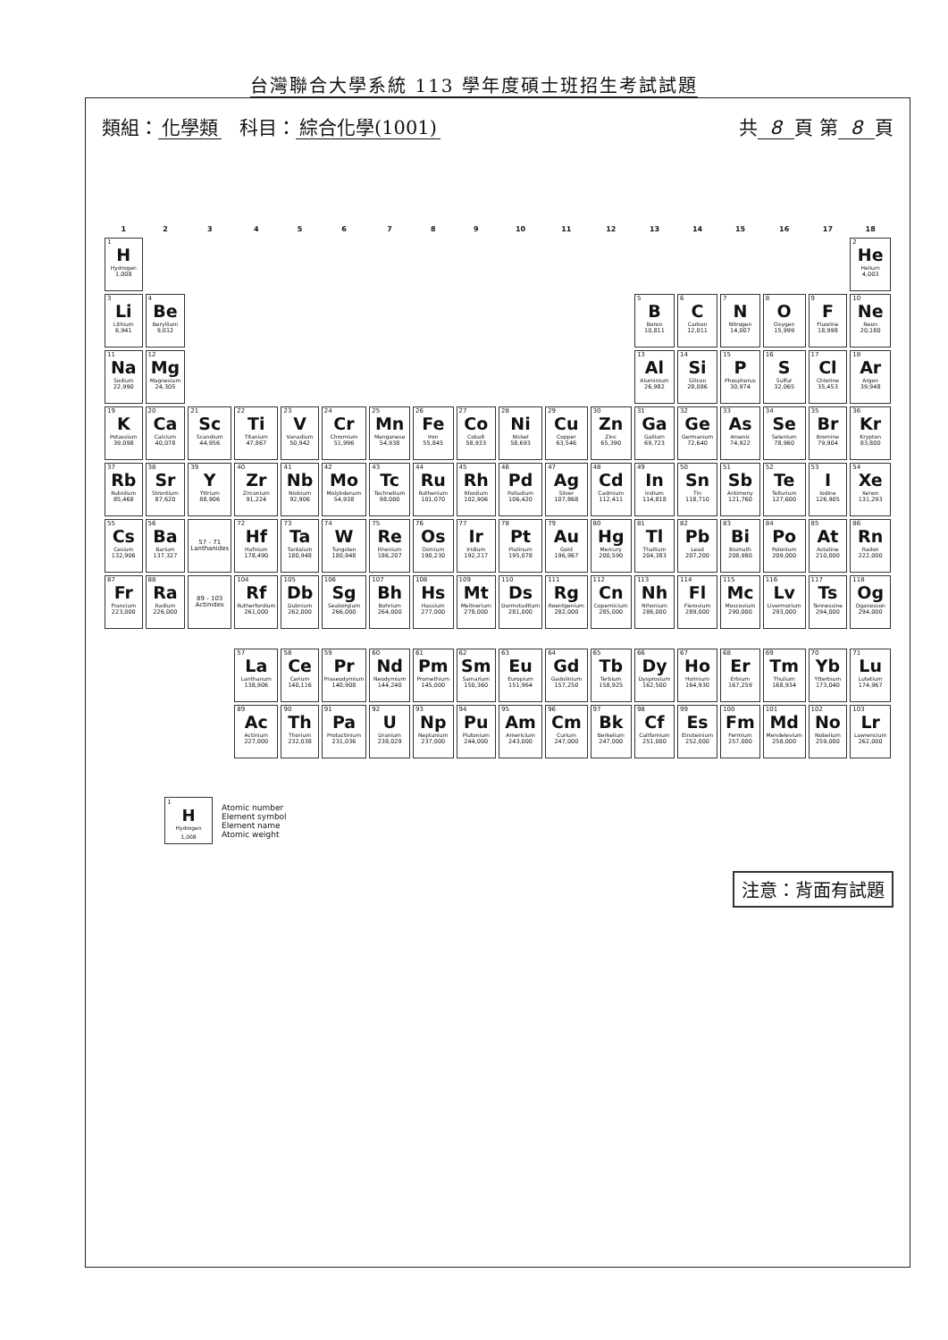台灣聯合大學系統 113 學年度碩士班招生考試試題
類組： 化學類 科目： 綜合化學(1001)
共 8 頁 第 8 頁
| 1 | 2 | 3 | 4 | 5 | 6 | 7 | 8 | 9 | 10 | 11 | 12 | 13 | 14 | 15 | 16 | 17 | 18 |
| --- | --- | --- | --- | --- | --- | --- | --- | --- | --- | --- | --- | --- | --- | --- | --- | --- | --- |
| 1 H Hydrogen 1,008 | | | | | | | | | | | | | | | | | 2 He Helium 4,003 |
| 3 Li Lithium 6,941 | 4 Be Beryllium 9,012 | | | | | | | | | | | 5 B Boron 10,811 | 6 C Carbon 12,011 | 7 N Nitrogen 14,007 | 8 O Oxygen 15,999 | 9 F Fluorine 18,998 | 10 Ne Neon 20,180 |
| 11 Na Sodium 22,990 | 12 Mg Magnesium 24,305 | | | | | | | | | | | 13 Al Aluminium 26,982 | 14 Si Silicon 28,086 | 15 P Phosphorus 30,974 | 16 S Sulfur 32,065 | 17 Cl Chlorine 35,453 | 18 Ar Argon 39,948 |
| 19 K Potassium 39,098 | 20 Ca Calcium 40,078 | 21 Sc Scandium 44,956 | 22 Ti Titanium 47,867 | 23 V Vanadium 50,942 | 24 Cr Chromium 51,996 | 25 Mn Manganese 54,938 | 26 Fe Iron 55,845 | 27 Co Cobalt 58,933 | 28 Ni Nickel 58,693 | 29 Cu Copper 63,546 | 30 Zn Zinc 65,390 | 31 Ga Gallium 69,723 | 32 Ge Germanium 72,640 | 33 As Arsenic 74,922 | 34 Se Selenium 78,960 | 35 Br Bromine 79,904 | 36 Kr Krypton 83,800 |
| 37 Rb Rubidium 85,468 | 38 Sr Strontium 87,620 | 39 Y Yttrium 88,906 | 40 Zr Zirconium 91,224 | 41 Nb Niobium 92,906 | 42 Mo Molybdenum 54,938 | 43 Tc Technetium 98,000 | 44 Ru Ruthenium 101,070 | 45 Rh Rhodium 102,906 | 46 Pd Palladium 106,420 | 47 Ag Silver 107,868 | 48 Cd Cadmium 112,411 | 49 In Indium 114,818 | 50 Sn Tin 118,710 | 51 Sb Antimony 121,760 | 52 Te Tellurium 127,600 | 53 I Iodine 126,905 | 54 Xe Xenon 131,293 |
| 55 Cs Cesium 132,906 | 56 Ba Barium 137,327 | 57 - 71 Lanthanides | 72 Hf Hafnium 178,490 | 73 Ta Tantalum 180,948 | 74 W Tungsten 180,948 | 75 Re Rhenium 186,207 | 76 Os Osmium 190,230 | 77 Ir Iridium 192,217 | 78 Pt Platinum 195,078 | 79 Au Gold 196,967 | 80 Hg Mercury 200,590 | 81 Tl Thallium 204,383 | 82 Pb Lead 207,200 | 83 Bi Bismuth 208,980 | 84 Po Polonium 209,000 | 85 At Astatine 210,000 | 86 Rn Radon 222,000 |
| 87 Fr Francium 223,000 | 88 Ra Radium 226,000 | 89 - 103 Actinides | 104 Rf Rutherfordium 261,000 | 105 Db Dubnium 262,000 | 106 Sg Seaborgium 266,000 | 107 Bh Bohrium 264,000 | 108 Hs Hassium 277,000 | 109 Mt Meitnerium 278,000 | 110 Ds Darmstadtium 281,000 | 111 Rg Roentgenium 282,000 | 112 Cn Copernicium 285,000 | 113 Nh Nihonium 286,000 | 114 Fl Flerovium 289,000 | 115 Mc Moscovium 290,000 | 116 Lv Livermorium 293,000 | 117 Ts Tennessine 294,000 | 118 Og Oganesson 294,000 |
| | | | 57 La Lanthanum 138,906 | 58 Ce Cerium 140,116 | 59 Pr Praseodymium 140,908 | 60 Nd Neodymium 144,240 | 61 Pm Promethium 145,000 | 62 Sm Samarium 150,360 | 63 Eu Europium 151,964 | 64 Gd Gadolinium 157,250 | 65 Tb Terbium 158,925 | 66 Dy Dysprosium 162,500 | 67 Ho Holmium 164,930 | 68 Er Erbium 167,259 | 69 Tm Thulium 168,934 | 70 Yb Ytterbium 173,040 | 71 Lu Lutetium 174,967 |
| | | | 89 Ac Actinium 227,000 | 90 Th Thorium 232,038 | 91 Pa Protactinium 231,036 | 92 U Uranium 238,029 | 93 Np Neptunium 237,000 | 94 Pu Plutonium 244,000 | 95 Am Americium 243,000 | 96 Cm Curium 247,000 | 97 Bk Berkelium 247,000 | 98 Cf Californium 251,000 | 99 Es Einsteinium 252,000 | 100 Fm Fermium 257,000 | 101 Md Mendelevium 258,000 | 102 No Nobelium 259,000 | 103 Lr Lawrencium 262,000 |
1
H
Hydrogen
1,008
Atomic number
Element symbol
Element name
Atomic weight
注意：背面有試題